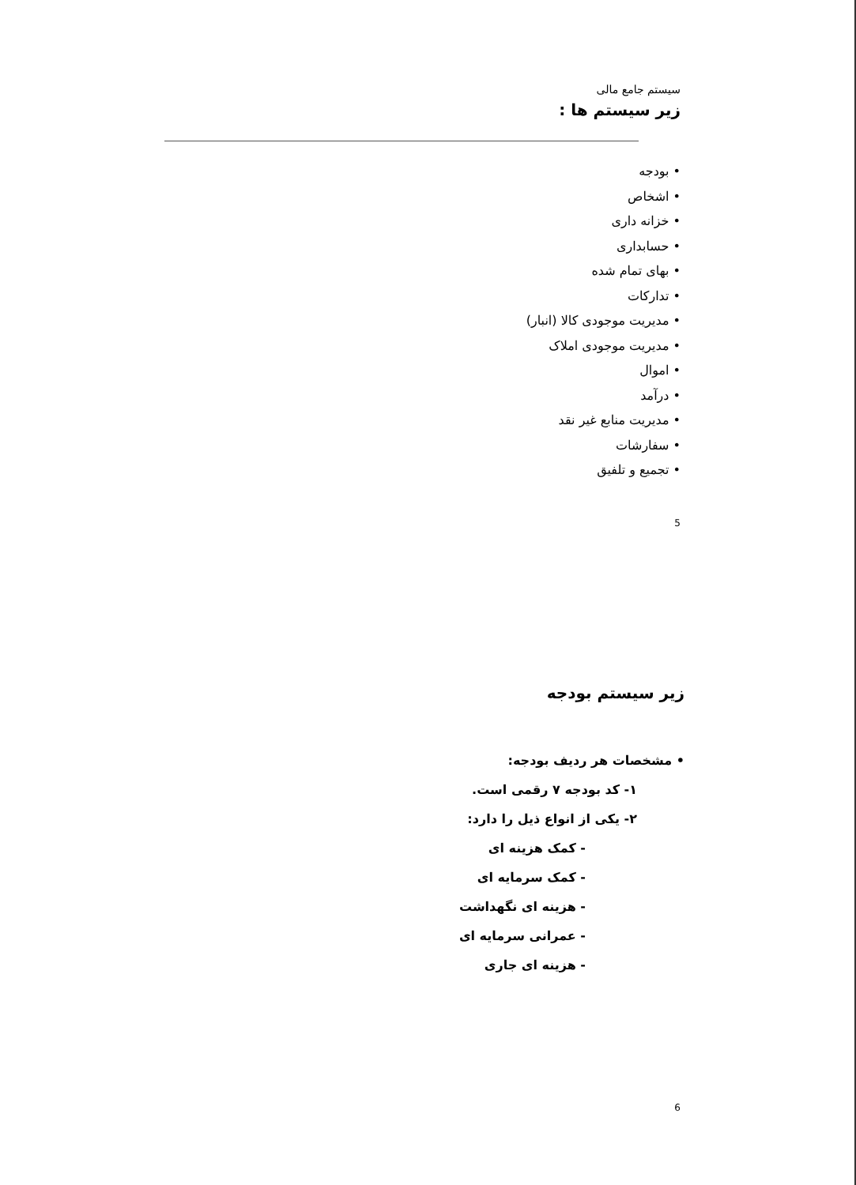سیستم جامع مالی
زیر سیستم ها :
• بودجه
• اشخاص
• خزانه داری
• حسابداری
• بهای تمام شده
• تدارکات
• مدیریت موجودی کالا (انبار)
• مدیریت موجودی املاک
• اموال
• درآمد
• مدیریت منابع غیر نقد
• سفارشات
• تجمیع و تلفیق
5
زیر سیستم بودجه
• مشخصات هر ردیف بودجه:
۱- کد بودجه ۷ رقمی است.
۲- یکی از انواع ذیل را دارد:
- کمک هزینه ای
- کمک سرمایه ای
- هزینه ای نگهداشت
- عمرانی سرمایه ای
- هزینه ای جاری
6